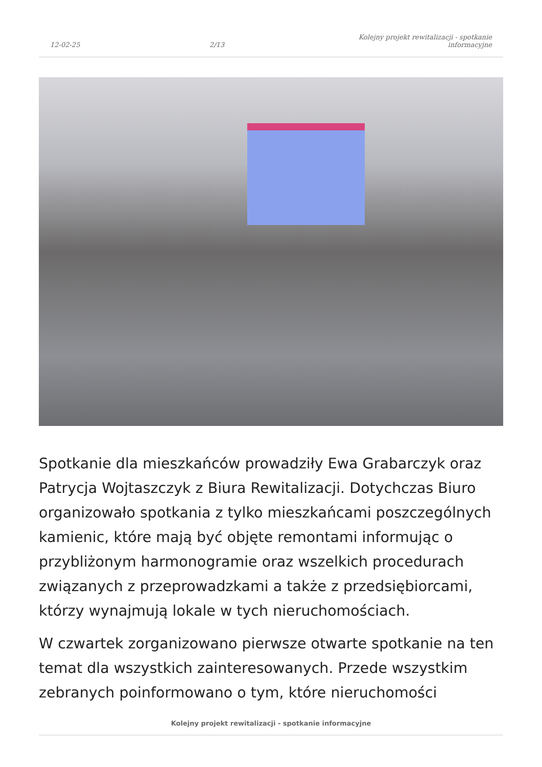12-02-25 2/13 Kolejny projekt rewitalizacji - spotkanie informacyjne
Spotkanie dla mieszkańców prowadziły Ewa Grabarczyk oraz Patrycja Wojtaszczyk z Biura Rewitalizacji. Dotychczas Biuro organizowało spotkania z tylko mieszkańcami poszczególnych kamienic, które mają być objęte remontami informując o przybliżonym harmonogramie oraz wszelkich procedurach związanych z przeprowadzkami a także z przedsiębiorcami, którzy wynajmują lokale w tych nieruchomościach.
W czwartek zorganizowano pierwsze otwarte spotkanie na ten temat dla wszystkich zainteresowanych. Przede wszystkim zebranych poinformowano o tym, które nieruchomości
Kolejny projekt rewitalizacji - spotkanie informacyjne